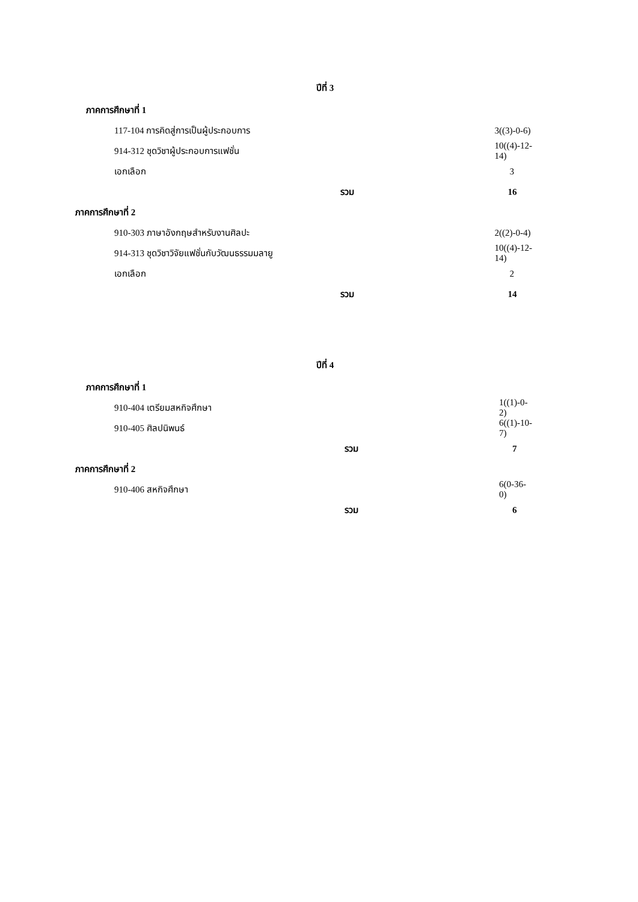ปีที่ 3
| ภาคการศึกษาที่ 1 | | |
| 117-104 การคิดสู่การเป็นผู้ประกอบการ | | 3((3)-0-6) |
| 914-312 ชุดวิชาผู้ประกอบการแฟชั่น | | 10((4)-12-14) |
| เอกเลือก | | 3 |
| | รวม | 16 |
| ภาคการศึกษาที่ 2 | | |
| 910-303 ภาษาอังกฤษสำหรับงานศิลปะ | | 2((2)-0-4) |
| 914-313 ชุดวิชาวิจัยแฟชั่นกับวัฒนธรรมมลายู | | 10((4)-12-14) |
| เอกเลือก | | 2 |
| | รวม | 14 |
ปีที่ 4
| ภาคการศึกษาที่ 1 | | |
| 910-404 เตรียมสหกิจศึกษา | | 1((1)-0-2) |
| 910-405 ศิลปนิพนธ์ | | 6((1)-10-7) |
| | รวม | 7 |
| ภาคการศึกษาที่ 2 | | |
| 910-406 สหกิจศึกษา | | 6(0-36-0) |
| | รวม | 6 |